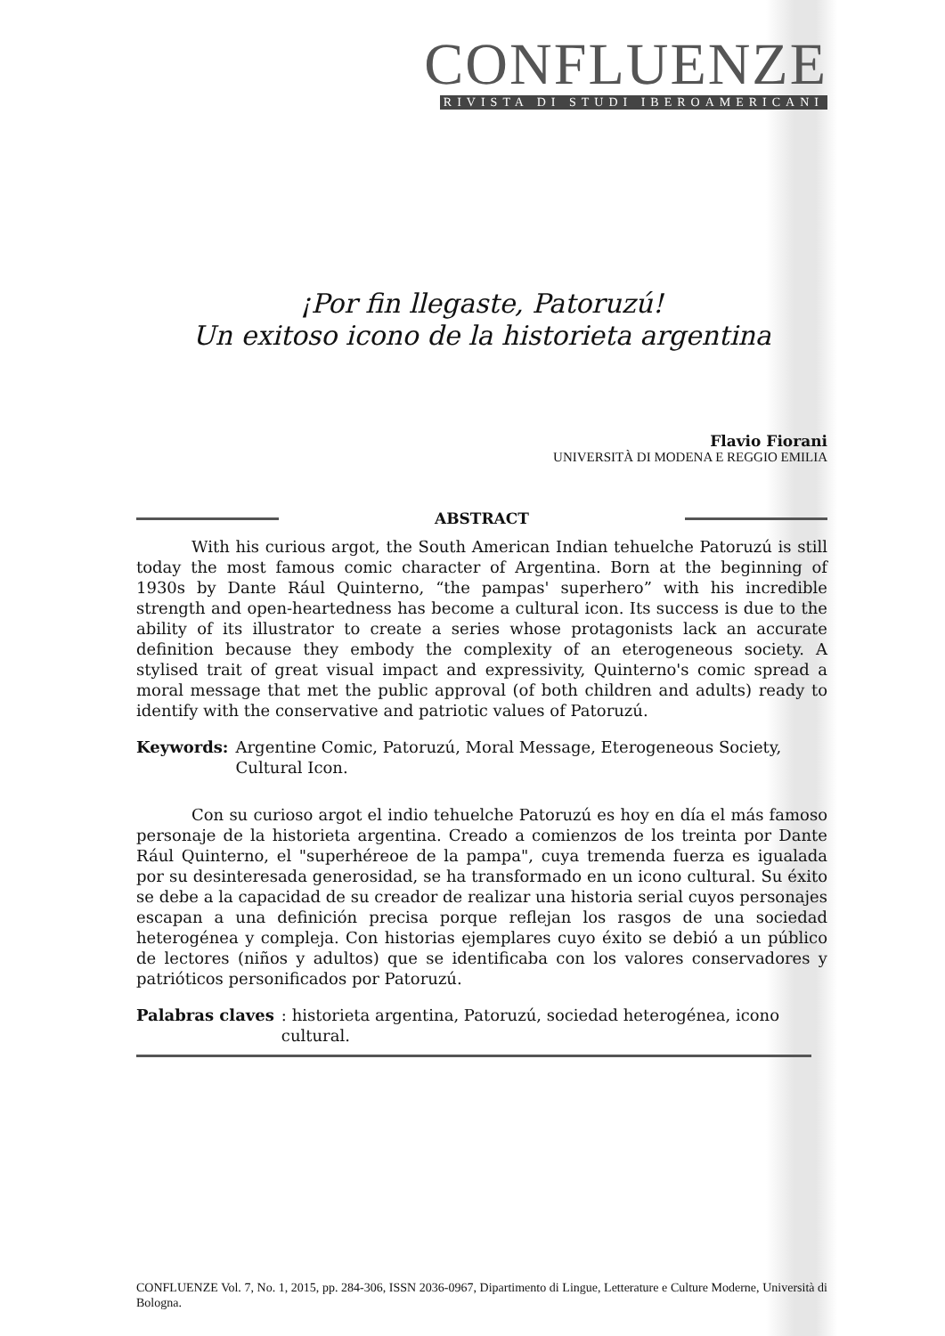CONFLUENZE
RIVISTA DI STUDI IBEROAMERICANI
¡Por fin llegaste, Patoruzú!
Un exitoso icono de la historieta argentina
Flavio Fiorani
UNIVERSITÀ DI MODENA E REGGIO EMILIA
ABSTRACT
With his curious argot, the South American Indian tehuelche Patoruzú is still today the most famous comic character of Argentina. Born at the beginning of 1930s by Dante Rául Quinterno, “the pampas' superhero” with his incredible strength and open-heartedness has become a cultural icon. Its success is due to the ability of its illustrator to create a series whose protagonists lack an accurate definition because they embody the complexity of an eterogeneous society. A stylised trait of great visual impact and expressivity, Quinterno's comic spread a moral message that met the public approval (of both children and adults) ready to identify with the conservative and patriotic values of Patoruzú.
Keywords: Argentine Comic, Patoruzú, Moral Message, Eterogeneous Society, Cultural Icon.
Con su curioso argot el indio tehuelche Patoruzú es hoy en día el más famoso personaje de la historieta argentina. Creado a comienzos de los treinta por Dante Rául Quinterno, el "superhéreoe de la pampa", cuya tremenda fuerza es igualada por su desinteresada generosidad, se ha transformado en un icono cultural. Su éxito se debe a la capacidad de su creador de realizar una historia serial cuyos personajes escapan a una definición precisa porque reflejan los rasgos de una sociedad heterogénea y compleja. Con historias ejemplares cuyo éxito se debió a un público de lectores (niños y adultos) que se identificaba con los valores conservadores y patrióticos personificados por Patoruzú.
Palabras claves: historieta argentina, Patoruzú, sociedad heterogénea, icono cultural.
CONFLUENZE Vol. 7, No. 1, 2015, pp. 284-306, ISSN 2036-0967, Dipartimento di Lingue, Letterature e Culture Moderne, Università di Bologna.